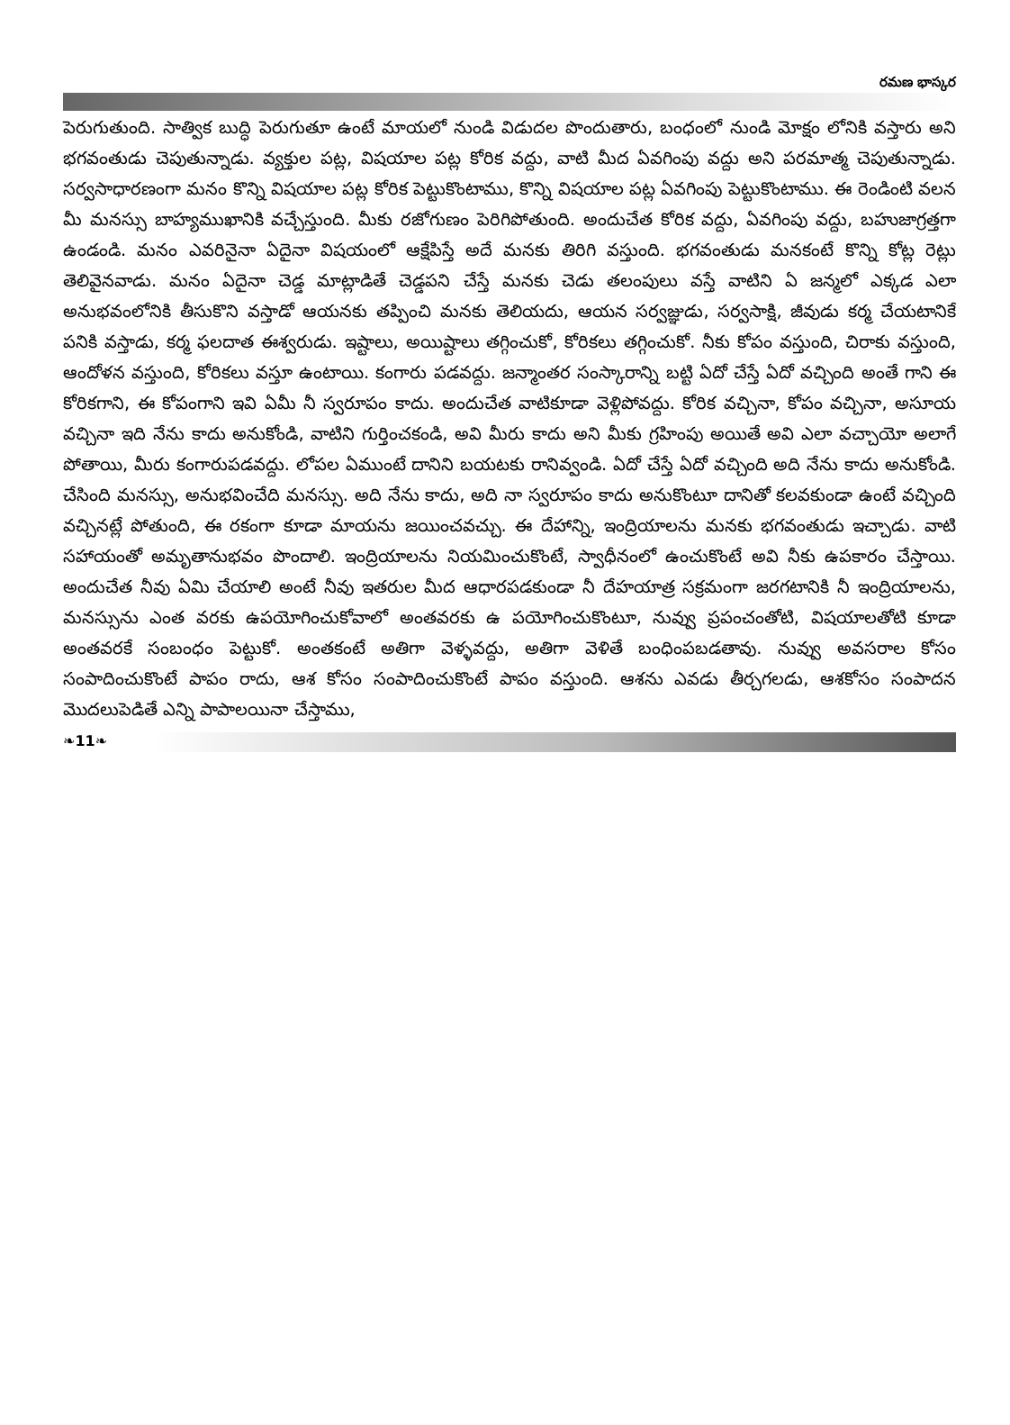రమణ భాస్కర
పెరుగుతుంది. సాత్విక బుద్ధి పెరుగుతూ ఉంటే మాయలో నుండి విడుదల పొందుతారు, బంధంలో నుండి మోక్షం లోనికి వస్తారు అని భగవంతుడు చెపుతున్నాడు. వ్యక్తుల పట్ల, విషయాల పట్ల కోరిక వద్దు, వాటి మీద ఏవగింపు వద్దు అని పరమాత్మ చెపుతున్నాడు. సర్వసాధారణంగా మనం కొన్ని విషయాల పట్ల కోరిక పెట్టుకొంటాము, కొన్ని విషయాల పట్ల ఏవగింపు పెట్టుకొంటాము. ఈ రెండింటి వలన మీ మనస్సు బాహ్యముఖానికి వచ్చేస్తుంది. మీకు రజోగుణం పెరిగిపోతుంది. అందుచేత కోరిక వద్దు, ఏవగింపు వద్దు, బహుజాగ్రత్తగా ఉండండి. మనం ఎవరినైనా ఏదైనా విషయంలో ఆక్షేపిస్తే అదే మనకు తిరిగి వస్తుంది. భగవంతుడు మనకంటే కొన్ని కోట్ల రెట్లు తెలివైనవాడు. మనం ఏదైనా చెడ్డ మాట్లాడితే చెడ్డపని చేస్తే మనకు చెడు తలంపులు వస్తే వాటిని ఏ జన్మలో ఎక్కడ ఎలా అనుభవంలోనికి తీసుకొని వస్తాడో ఆయనకు తప్పించి మనకు తెలియదు, ఆయన సర్వజ్ఞుడు, సర్వసాక్షి, జీవుడు కర్మ చేయటానికే పనికి వస్తాడు, కర్మ ఫలదాత ఈశ్వరుడు. ఇష్టాలు, అయిష్టాలు తగ్గించుకో, కోరికలు తగ్గించుకో. నీకు కోపం వస్తుంది, చిరాకు వస్తుంది, ఆందోళన వస్తుంది, కోరికలు వస్తూ ఉంటాయి. కంగారు పడవద్దు. జన్మాంతర సంస్కారాన్ని బట్టి ఏదో చేస్తే ఏదో వచ్చింది అంతే గాని ఈ కోరికగాని, ఈ కోపంగాని ఇవి ఏమీ నీ స్వరూపం కాదు. అందుచేత వాటికూడా వెళ్లిపోవద్దు. కోరిక వచ్చినా, కోపం వచ్చినా, అసూయ వచ్చినా ఇది నేను కాదు అనుకోండి, వాటిని గుర్తించకండి, అవి మీరు కాదు అని మీకు గ్రహింపు అయితే అవి ఎలా వచ్చాయో అలాగే పోతాయి, మీరు కంగారుపడవద్దు. లోపల ఏముంటే దానిని బయటకు రానివ్వండి. ఏదో చేస్తే ఏదో వచ్చింది అది నేను కాదు అనుకోండి. చేసింది మనస్సు, అనుభవించేది మనస్సు. అది నేను కాదు, అది నా స్వరూపం కాదు అనుకొంటూ దానితో కలవకుండా ఉంటే వచ్చింది వచ్చినట్లే పోతుంది, ఈ రకంగా కూడా మాయను జయించవచ్చు. ఈ దేహాన్ని, ఇంద్రియాలను మనకు భగవంతుడు ఇచ్చాడు. వాటి సహాయంతో అమృతానుభవం పొందాలి. ఇంద్రియాలను నియమించుకొంటే, స్వాధీనంలో ఉంచుకొంటే అవి నీకు ఉపకారం చేస్తాయి. అందుచేత నీవు ఏమి చేయాలి అంటే నీవు ఇతరుల మీద ఆధారపడకుండా నీ దేహయాత్ర సక్రమంగా జరగటానికి నీ ఇంద్రియాలను, మనస్సును ఎంత వరకు ఉపయోగించుకోవాలో అంతవరకు ఉ పయోగించుకొంటూ, నువ్వు ప్రపంచంతోటి, విషయాలతోటి కూడా అంతవరకే సంబంధం పెట్టుకో. అంతకంటే అతిగా వెళ్ళవద్దు, అతిగా వెళితే బంధింపబడతావు. నువ్వు అవసరాల కోసం సంపాదించుకొంటే పాపం రాదు, ఆశ కోసం సంపాదించుకొంటే పాపం వస్తుంది. ఆశను ఎవడు తీర్చగలడు, ఆశకోసం సంపాదన మొదలుపెడితే ఎన్ని పాపాలయినా చేస్తాము,
❧11❧